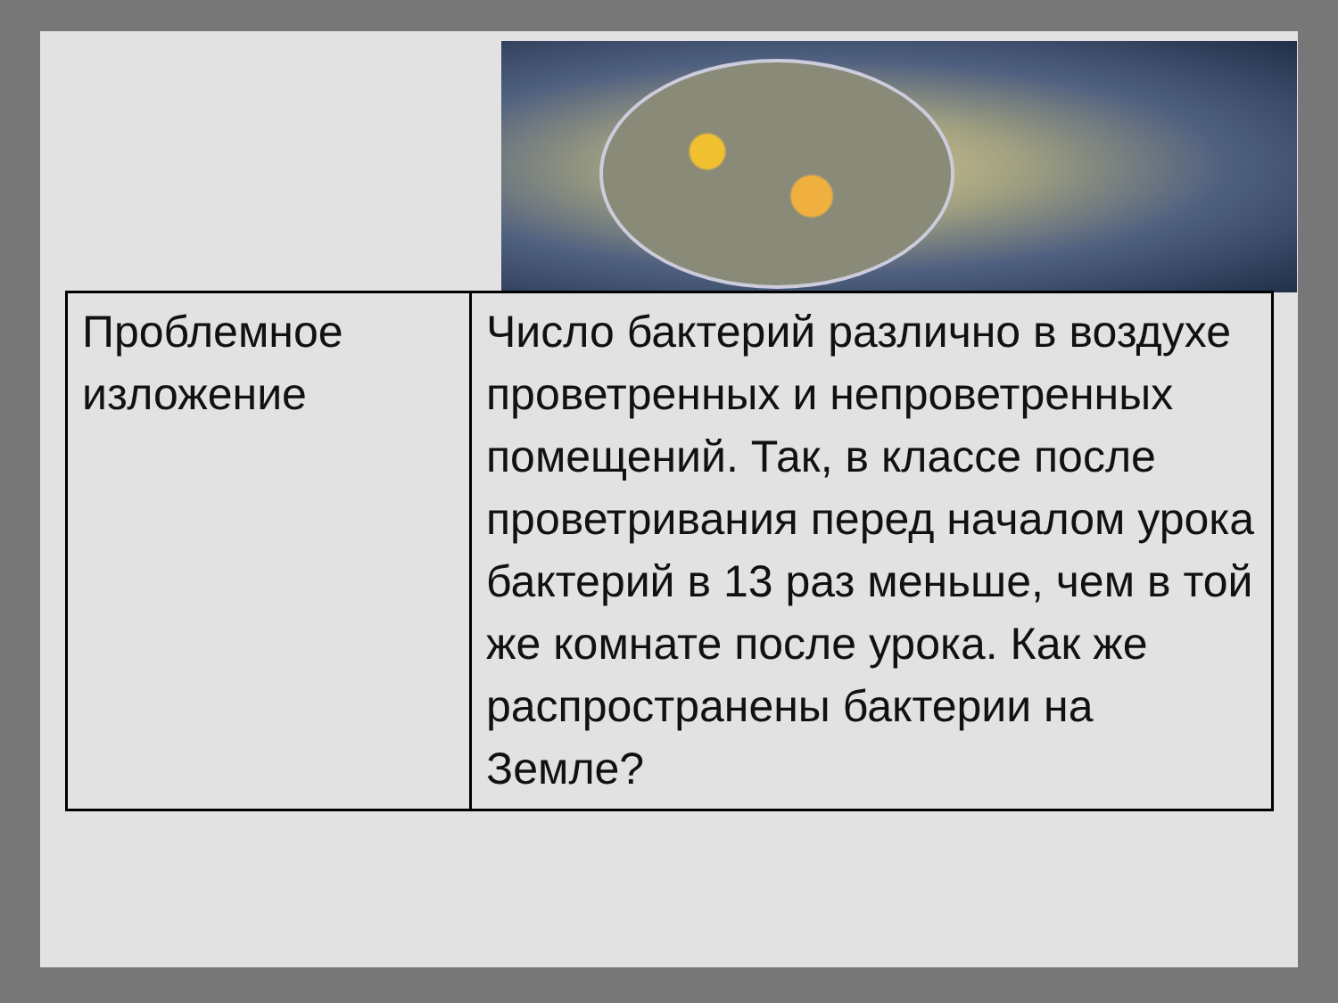| Проблемное изложение | Число бактерий различно в воздухе проветренных и непроветренных помещений. Так, в классе после проветривания перед началом урока бактерий в 13 раз меньше, чем в той же комнате после урока. Как же распространены бактерии на Земле? |